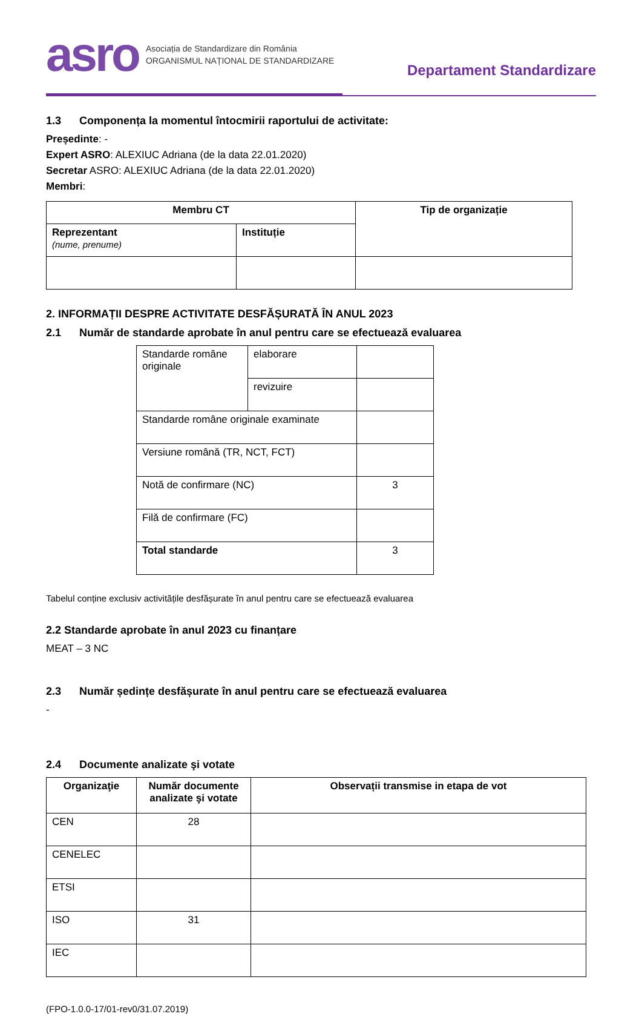asro Asociația de Standardizare din România
ORGANISMUL NAȚIONAL DE STANDARDIZARE
Departament Standardizare
1.3 Componența la momentul întocmirii raportului de activitate:
Președinte: -
Expert ASRO: ALEXIUC Adriana (de la data 22.01.2020)
Secretar ASRO: ALEXIUC Adriana (de la data 22.01.2020)
Membri:
| Membru CT | | Tip de organizație |
| --- | --- | --- |
| Reprezentant (nume, prenume) | Instituție | |
2. INFORMAȚII DESPRE ACTIVITATE DESFĂȘURATĂ ÎN ANUL 2023
2.1 Număr de standarde aprobate în anul pentru care se efectuează evaluarea
| Standarde române originale | elaborare | |
| | revizuire | |
| Standarde române originale examinate | | |
| Versiune română (TR, NCT, FCT) | | |
| Notă de confirmare (NC) | | 3 |
| Filă de confirmare (FC) | | |
| Total standarde | | 3 |
Tabelul conține exclusiv activitățile desfășurate în anul pentru care se efectuează evaluarea
2.2 Standarde aprobate în anul 2023 cu finanțare
MEAT – 3 NC
2.3 Număr ședințe desfășurate în anul pentru care se efectuează evaluarea
-
2.4 Documente analizate şi votate
| Organizaţie | Număr documente analizate şi votate | Observații transmise in etapa de vot |
| --- | --- | --- |
| CEN | 28 | |
| CENELEC | | |
| ETSI | | |
| ISO | 31 | |
| IEC | | |
(FPO-1.0.0-17/01-rev0/31.07.2019)